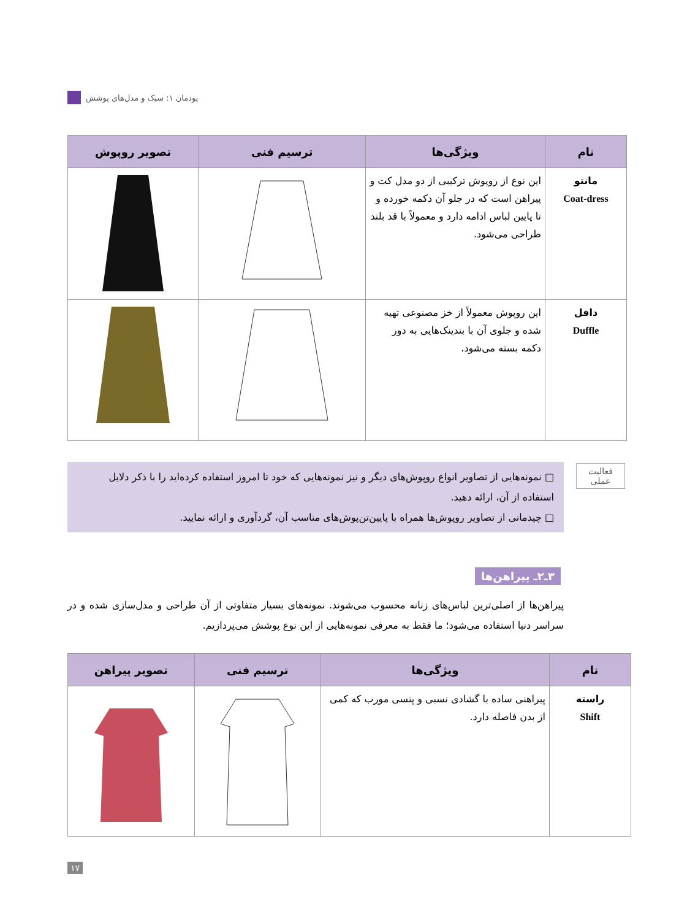پودمان ۱: سبک و مدل‌های پوشش
| نام | ویژگی‌ها | ترسیم فنی | تصویر روپوش |
| --- | --- | --- | --- |
| مانتو Coat-dress | این نوع از روپوش ترکیبی از دو مدل کت و پیراهن است که در جلو آن دکمه خورده و تا پایین لباس ادامه دارد و معمولاً با قد بلند طراحی می‌شود. | | |
| دافل Duffle | این روپوش معمولاً از خز مصنوعی تهیه شده و جلوی آن با بندینک‌هایی به دور دکمه بسته می‌شود. | | |
فعالیت
عملی
□ نمونه‌هایی از تصاویر انواع روپوش‌های دیگر و نیز نمونه‌هایی که خود تا امروز استفاده کرده‌اید را با ذکر دلایل استفاده از آن، ارائه دهید.
□ چیدمانی از تصاویر روپوش‌ها همراه با پایین‌تن‌پوش‌های مناسب آن، گردآوری و ارائه نمایید.
۳ـ۲ـ پیراهن‌ها
پیراهن‌ها از اصلی‌ترین لباس‌های زنانه محسوب می‌شوند. نمونه‌های بسیار متفاوتی از آن طراحی و مدل‌سازی شده و در سراسر دنیا استفاده می‌شود؛ ما فقط به معرفی نمونه‌هایی از این نوع پوشش می‌پردازیم.
| نام | ویژگی‌ها | ترسیم فنی | تصویر پیراهن |
| --- | --- | --- | --- |
| راسته Shift | پیراهنی ساده با گشادی نسبی و پنسی مورب که کمی از بدن فاصله دارد. | | |
۱۷